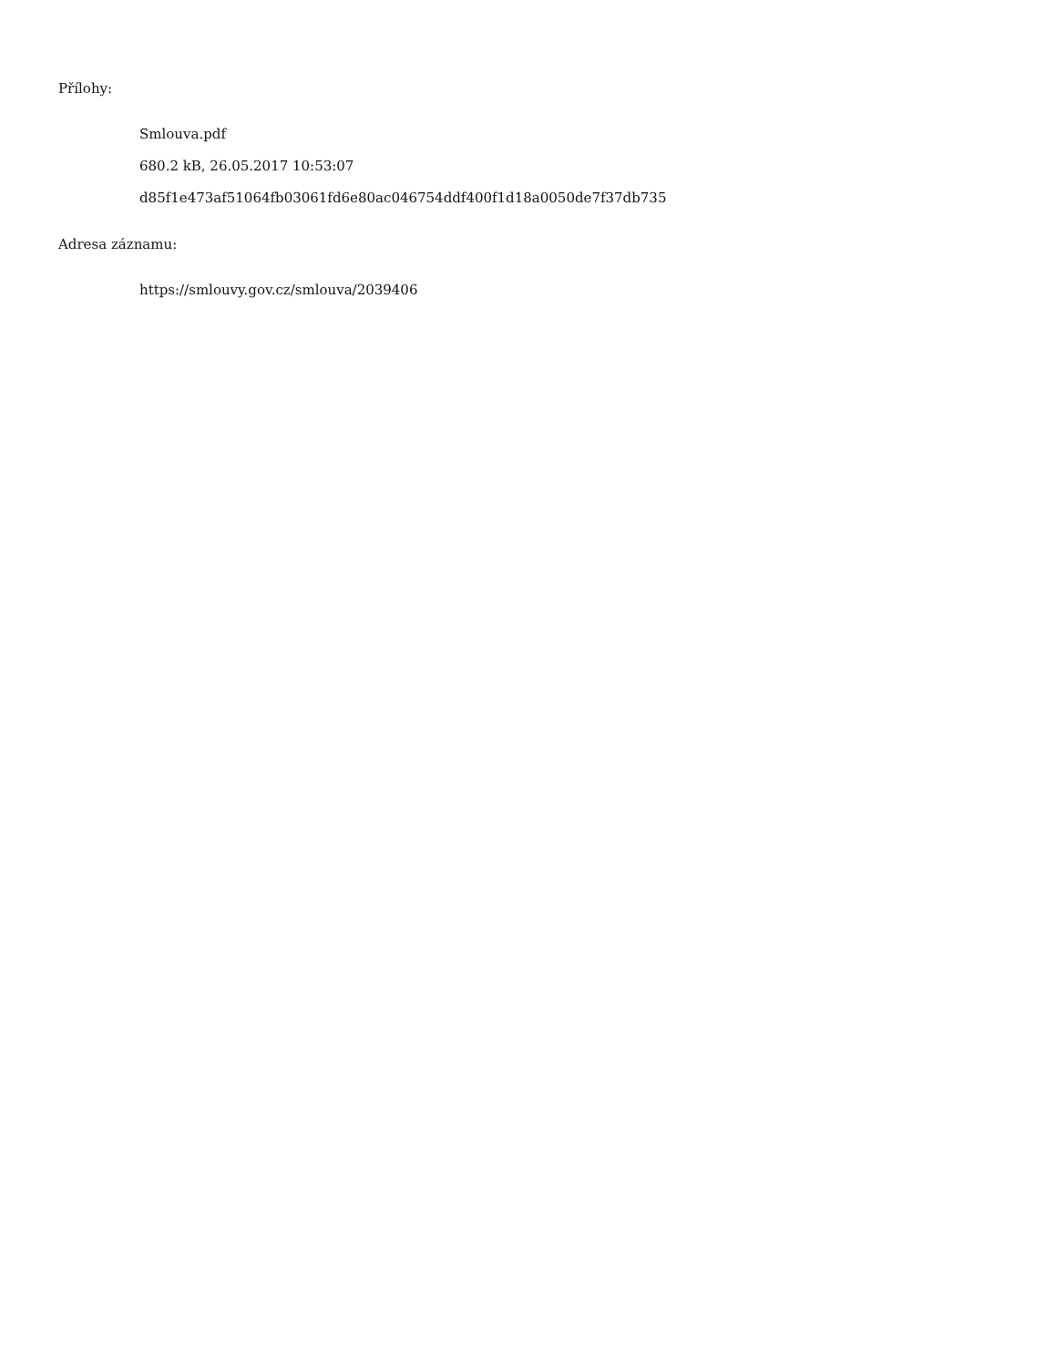Přílohy:
Smlouva.pdf
680.2 kB, 26.05.2017 10:53:07
d85f1e473af51064fb03061fd6e80ac046754ddf400f1d18a0050de7f37db735
Adresa záznamu:
https://smlouvy.gov.cz/smlouva/2039406